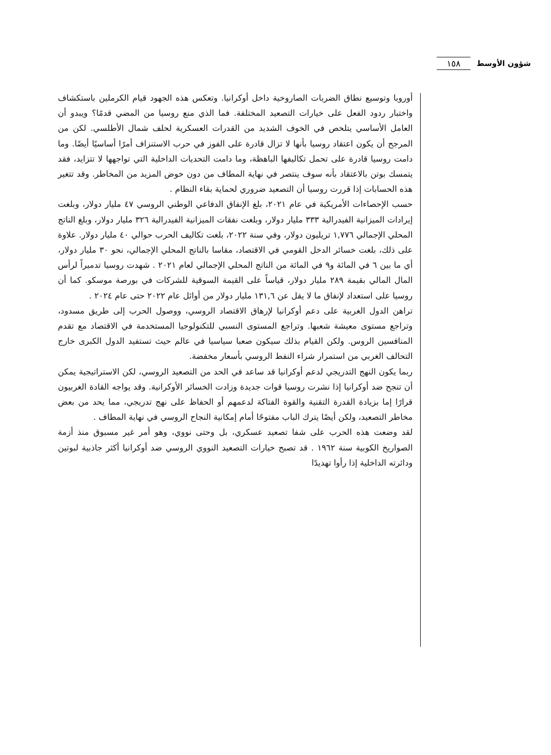شؤون الأوسط ١٥٨
أوروبا وتوسيع نطاق الضربات الصاروخية داخل أوكرانيا. وتعكس هذه الجهود قيام الكرملين باستكشاف واختبار ردود الفعل على خيارات التصعيد المختلفة. فما الذي منع روسيا من المضي قدمًا؟ ويبدو أن العامل الأساسي يتلخص في الخوف الشديد من القدرات العسكرية لحلف شمال الأطلسي. لكن من المرجح أن يكون اعتقاد روسيا بأنها لا تزال قادرة على الفوز في حرب الاستنزاف أمرًا أساسيًا أيضًا. وما دامت روسيا قادرة على تحمل تكاليفها الباهظة، وما دامت التحديات الداخلية التي تواجهها لا تتزايد، فقد يتمسك بوتن بالاعتقاد بأنه سوف ينتصر في نهاية المطاف من دون خوض المزيد من المخاطر. وقد تتغير هذه الحسابات إذا قررت روسيا أن التصعيد ضروري لحماية بقاء النظام .
حسب الإحصاءات الأمريكية في عام ٢٠٢١، بلغ الإنفاق الدفاعي الوطني الروسي ٤٧ مليار دولار، وبلغت إيرادات الميزانية الفيدرالية ٣٣٣ مليار دولار، وبلغت نفقات الميزانية الفيدرالية ٣٢٦ مليار دولار، وبلغ الناتج المحلي الإجمالي ١,٧٧٦ تريليون دولار، وفي سنة ٢٠٢٢، بلغت تكاليف الحرب حوالي ٤٠ مليار دولار. علاوة على ذلك، بلغت خسائر الدخل القومي في الاقتصاد، مقاسا بالناتج المحلي الإجمالي، نحو ٣٠ مليار دولار، أي ما بين ٦ في المائة و٩ في المائة من الناتج المحلي الإجمالي لعام ٢٠٢١ . شهدت روسيا تدميراً لرأس المال المالي بقيمة ٢٨٩ مليار دولار، قياساً على القيمة السوقية للشركات في بورصة موسكو. كما أن روسيا على استعداد لإنفاق ما لا يقل عن ١٣١,٦ مليار دولار من أوائل عام ٢٠٢٢ حتى عام ٢٠٢٤ .
تراهن الدول الغربية على دعم أوكرانيا لإرهاق الاقتصاد الروسي، ووصول الحرب إلى طريق مسدود، وتراجع مستوى معيشة شعبها. وتراجع المستوى النسبي للتكنولوجيا المستخدمة في الاقتصاد مع تقدم المنافسين الروس. ولكن القيام بذلك سيكون صعبا سياسيا في عالم حيث تستفيد الدول الكبرى خارج التحالف الغربي من استمرار شراء النفط الروسي بأسعار مخفضة.
ربما يكون النهج التدريجي لدعم أوكرانيا قد ساعد في الحد من التصعيد الروسي، لكن الاستراتيجية يمكن أن تنجح ضد أوكرانيا إذا نشرت روسيا قوات جديدة وزادت الخسائر الأوكرانية. وقد يواجه القادة الغربيون قرارًا إما بزيادة القدرة التقنية والقوة الفتاكة لدعمهم أو الحفاظ على نهج تدريجي، مما يحد من بعض مخاطر التصعيد، ولكن أيضًا يترك الباب مفتوحًا أمام إمكانية النجاح الروسي في نهاية المطاف .
لقد وضعت هذه الحرب على شفا تصعيد عسكري، بل وحتى نووي، وهو أمر غير مسبوق منذ أزمة الصواريخ الكوبية سنة ١٩٦٢ . قد تصبح خيارات التصعيد النووي الروسي ضد أوكرانيا أكثر جاذبية لبوتين ودائرته الداخلية إذا رأوا تهديدًا